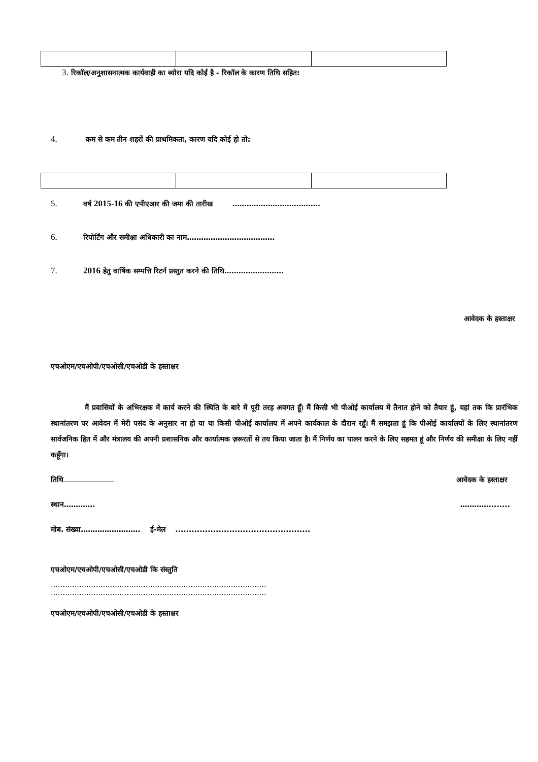3. रिकॉल/अनुशासनात्मक कार्यवाही का ब्योरा यदि कोई है - रिकॉल के कारण तिथि सहित:
4. कम से कम तीन शहरों की प्राथमिकता, कारण यदि कोई हो तो:
5. वर्ष 2015-16 की एपीएआर की जमा की तारीख ……………………………….
6. रिपोर्टिंग और समीक्षा अधिकारी का नाम……………………………….
7. 2016 हेतु वार्षिक सम्पत्ति रिटर्न प्रस्तुत करने की तिथि…………………….
आवेदक के हस्ताक्षर
एचओएम/एचओपी/एचओसी/एचओडी के हस्ताक्षर
मैं प्रवासियों के अभिरक्षक में कार्य करने की स्थिति के बारे में पूरी तरह अवगत हूँ। मैं किसी भी पीओई कार्यालय में तैनात होने को तैयार हूं, यहां तक कि प्रारंभिक स्थानांतरण पर आवेदन में मेरी पसंद के अनुसार ना हो या या किसी पीओई कार्यालय में अपने कार्यकाल के दौरान रहूँ। मैं समझता हूं कि पीओई कार्यालयों के लिए स्थानांतरण सार्वजनिक हित में और मंत्रालय की अपनी प्रशासनिक और कार्यात्मक ज़रूरतों से तय किया जाता है। मैं निर्णय का पालन करने के लिए सहमत हूं और निर्णय की समीक्षा के लिए नहीं कहूँगा।
तिथि आवेदक के हस्ताक्षर
स्थान…………. …………........
मोब. संख्या……………………. ई-मेल ..................................................
एचओएम/एचओपी/एचओसी/एचओडी कि संस्तुति
……………………………………………………………………………….
……………………………………………………………………………….
एचओएम/एचओपी/एचओसी/एचओडी के हस्ताक्षर